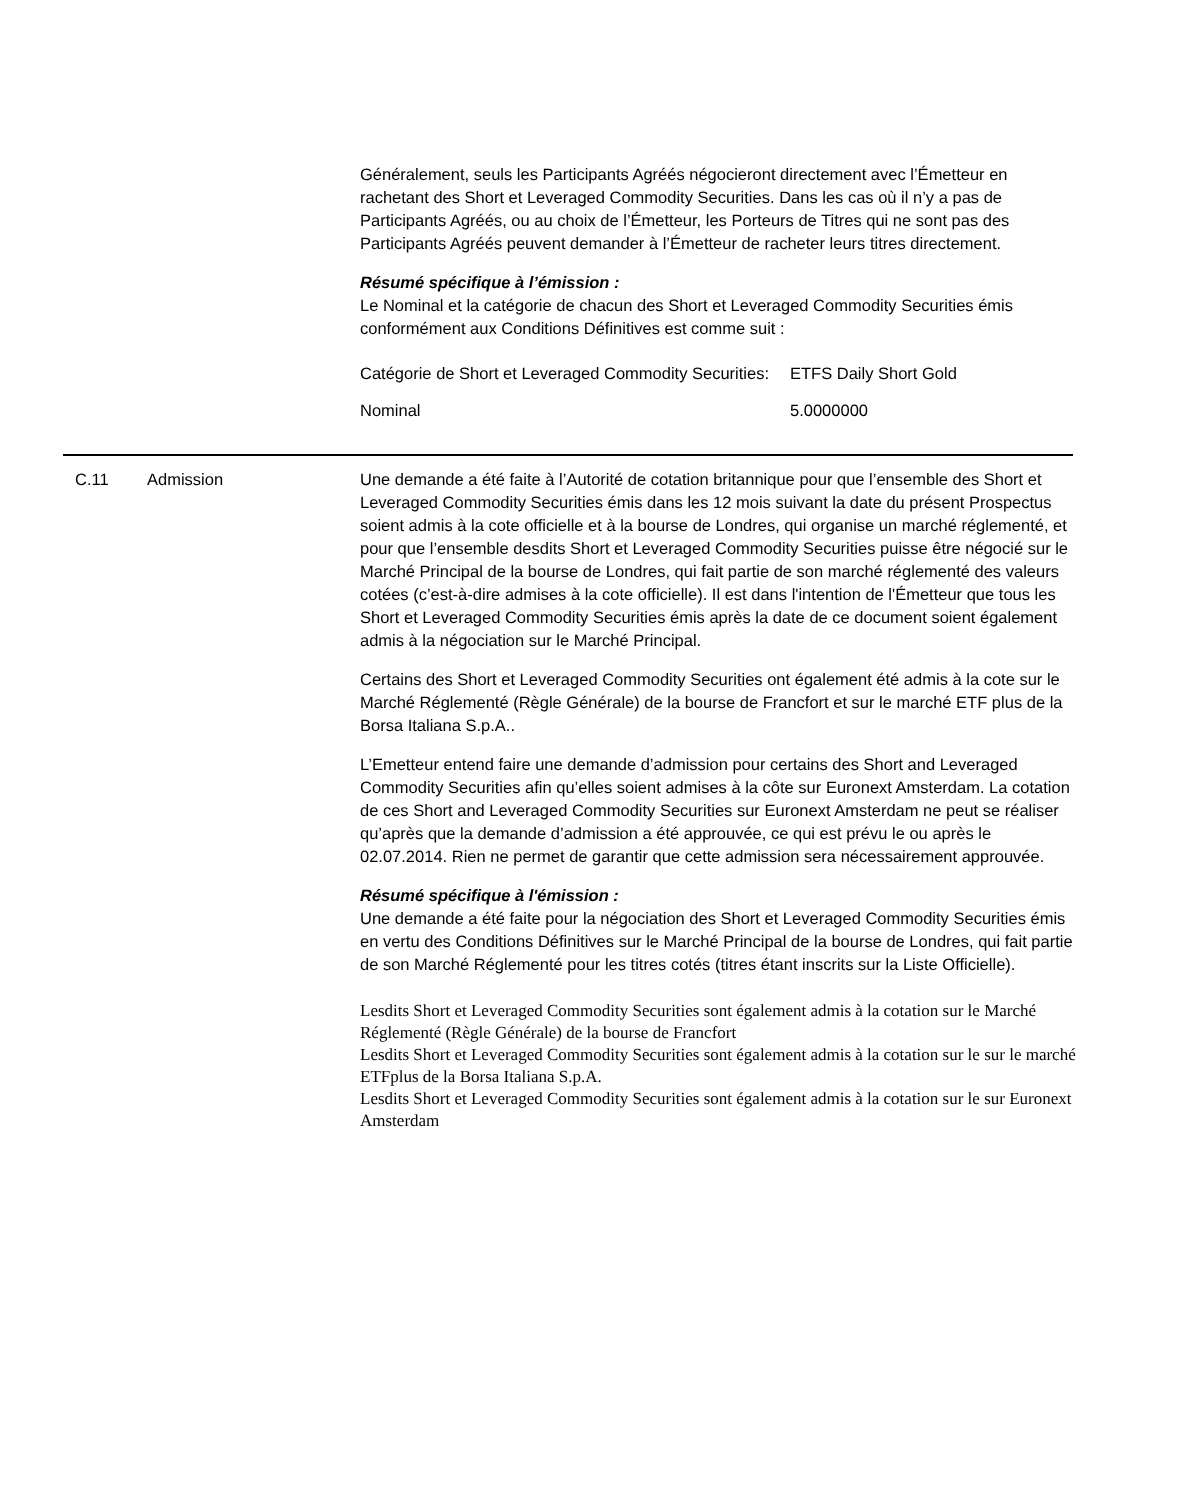Généralement, seuls les Participants Agréés négocieront directement avec l’Émetteur en rachetant des Short et Leveraged Commodity Securities. Dans les cas où il n’y a pas de Participants Agréés, ou au choix de l’Émetteur, les Porteurs de Titres qui ne sont pas des Participants Agréés peuvent demander à l’Émetteur de racheter leurs titres directement.
Résumé spécifique à l’émission :
Le Nominal et la catégorie de chacun des Short et Leveraged Commodity Securities émis conformément aux Conditions Définitives est comme suit :
| Catégorie de Short et Leveraged Commodity Securities: | ETFS Daily Short Gold |
| Nominal | 5.0000000 |
C.11 Admission Une demande a été faite à l’Autorité de cotation britannique pour que l’ensemble des Short et Leveraged Commodity Securities émis dans les 12 mois suivant la date du présent Prospectus soient admis à la cote officielle et à la bourse de Londres, qui organise un marché réglementé, et pour que l’ensemble desdits Short et Leveraged Commodity Securities puisse être négocié sur le Marché Principal de la bourse de Londres, qui fait partie de son marché réglementé des valeurs cotées (c’est-à-dire admises à la cote officielle). Il est dans l'intention de l'Émetteur que tous les Short et Leveraged Commodity Securities émis après la date de ce document soient également admis à la négociation sur le Marché Principal.
Certains des Short et Leveraged Commodity Securities ont également été admis à la cote sur le Marché Réglementé (Règle Générale) de la bourse de Francfort et sur le marché ETF plus de la Borsa Italiana S.p.A..
L’Emetteur entend faire une demande d’admission pour certains des Short and Leveraged Commodity Securities afin qu’elles soient admises à la côte sur Euronext Amsterdam. La cotation de ces Short and Leveraged Commodity Securities sur Euronext Amsterdam ne peut se réaliser qu’après que la demande d’admission a été approuvée, ce qui est prévu le ou après le 02.07.2014. Rien ne permet de garantir que cette admission sera nécessairement approuvée.
Résumé spécifique à l'émission :
Une demande a été faite pour la négociation des Short et Leveraged Commodity Securities émis en vertu des Conditions Définitives sur le Marché Principal de la bourse de Londres, qui fait partie de son Marché Réglementé pour les titres cotés (titres étant inscrits sur la Liste Officielle).
Lesdits Short et Leveraged Commodity Securities sont également admis à la cotation sur le Marché Réglementé (Règle Générale) de la bourse de Francfort
Lesdits Short et Leveraged Commodity Securities sont également admis à la cotation sur le sur le marché ETFplus de la Borsa Italiana S.p.A.
Lesdits Short et Leveraged Commodity Securities sont également admis à la cotation sur le sur Euronext Amsterdam